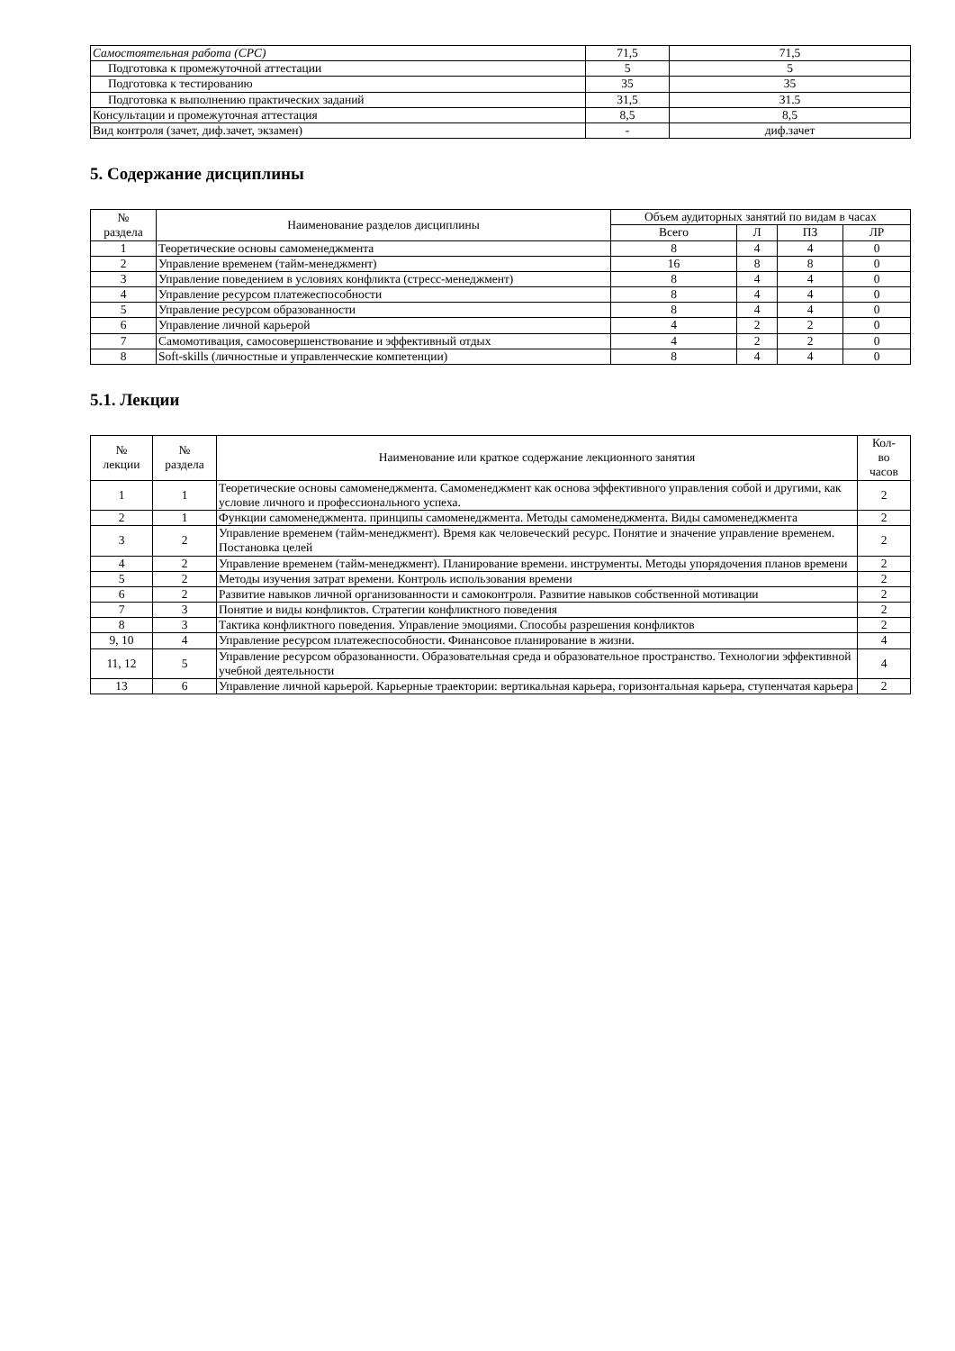| Самостоятельная работа (СРС) | 71,5 | 71,5 |
| Подготовка к промежуточной аттестации | 5 | 5 |
| Подготовка к тестированию | 35 | 35 |
| Подготовка к выполнению практических заданий | 31,5 | 31.5 |
| Консультации и промежуточная аттестация | 8,5 | 8,5 |
| Вид контроля (зачет, диф.зачет, экзамен) | - | диф.зачет |
5. Содержание дисциплины
| № раздела | Наименование разделов дисциплины | Объем аудиторных занятий по видам в часах | | | |
| --- | --- | --- | --- | --- | --- |
| | | Всего | Л | ПЗ | ЛР |
| 1 | Теоретические основы самоменеджмента | 8 | 4 | 4 | 0 |
| 2 | Управление временем (тайм-менеджмент) | 16 | 8 | 8 | 0 |
| 3 | Управление поведением в условиях конфликта (стресс-менеджмент) | 8 | 4 | 4 | 0 |
| 4 | Управление ресурсом платежеспособности | 8 | 4 | 4 | 0 |
| 5 | Управление ресурсом образованности | 8 | 4 | 4 | 0 |
| 6 | Управление личной карьерой | 4 | 2 | 2 | 0 |
| 7 | Самомотивация, самосовершенствование и эффективный отдых | 4 | 2 | 2 | 0 |
| 8 | Soft-skills (личностные и управленческие компетенции) | 8 | 4 | 4 | 0 |
5.1. Лекции
| № лекции | № раздела | Наименование или краткое содержание лекционного занятия | Кол- во часов |
| --- | --- | --- | --- |
| 1 | 1 | Теоретические основы самоменеджмента. Самоменеджмент как основа эффективного управления собой и другими, как условие личного и профессионального успеха. | 2 |
| 2 | 1 | Функции самоменеджмента. принципы самоменеджмента. Методы самоменеджмента. Виды самоменеджмента | 2 |
| 3 | 2 | Управление временем (тайм-менеджмент). Время как человеческий ресурс. Понятие и значение управление временем. Постановка целей | 2 |
| 4 | 2 | Управление временем (тайм-менеджмент). Планирование времени. инструменты. Методы упорядочения планов времени | 2 |
| 5 | 2 | Методы изучения затрат времени. Контроль использования времени | 2 |
| 6 | 2 | Развитие навыков личной организованности и самоконтроля. Развитие навыков собственной мотивации | 2 |
| 7 | 3 | Понятие и виды конфликтов. Стратегии конфликтного поведения | 2 |
| 8 | 3 | Тактика конфликтного поведения. Управление эмоциями. Способы разрешения конфликтов | 2 |
| 9, 10 | 4 | Управление ресурсом платежеспособности. Финансовое планирование в жизни. | 4 |
| 11, 12 | 5 | Управление ресурсом образованности. Образовательная среда и образовательное пространство. Технологии эффективной учебной деятельности | 4 |
| 13 | 6 | Управление личной карьерой. Карьерные траектории: вертикальная карьера, горизонтальная карьера, ступенчатая карьера | 2 |